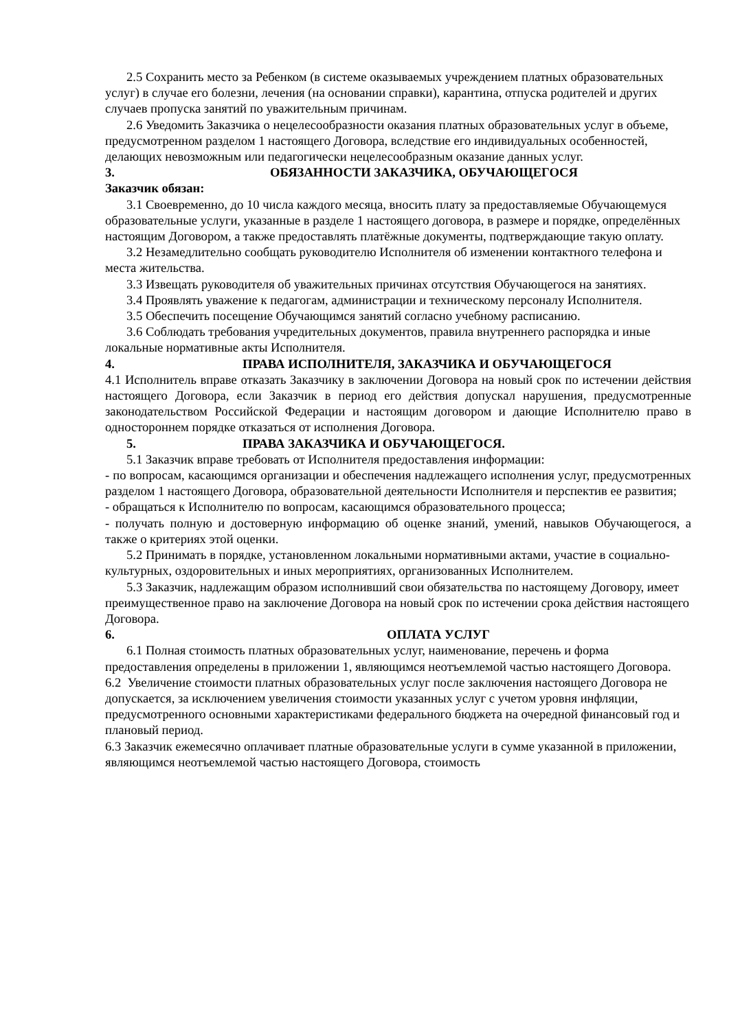2.5 Сохранить место за Ребенком (в системе оказываемых учреждением платных образовательных услуг) в случае его болезни, лечения (на основании справки), карантина, отпуска родителей и других случаев пропуска занятий по уважительным причинам.
2.6 Уведомить Заказчика о нецелесообразности оказания платных образовательных услуг в объеме, предусмотренном разделом 1 настоящего Договора, вследствие его индивидуальных особенностей, делающих невозможным или педагогически нецелесообразным оказание данных услуг.
3. ОБЯЗАННОСТИ ЗАКАЗЧИКА, ОБУЧАЮЩЕГОСЯ
Заказчик обязан:
3.1 Своевременно, до 10 числа каждого месяца, вносить плату за предоставляемые Обучающемуся образовательные услуги, указанные в разделе 1 настоящего договора, в размере и порядке, определённых настоящим Договором, а также предоставлять платёжные документы, подтверждающие такую оплату.
3.2 Незамедлительно сообщать руководителю Исполнителя об изменении контактного телефона и места жительства.
3.3 Извещать руководителя об уважительных причинах отсутствия Обучающегося на занятиях.
3.4 Проявлять уважение к педагогам, администрации и техническому персоналу Исполнителя.
3.5 Обеспечить посещение Обучающимся занятий согласно учебному расписанию.
3.6 Соблюдать требования учредительных документов, правила внутреннего распорядка и иные локальные нормативные акты Исполнителя.
4. ПРАВА ИСПОЛНИТЕЛЯ, ЗАКАЗЧИКА И ОБУЧАЮЩЕГОСЯ
4.1 Исполнитель вправе отказать Заказчику в заключении Договора на новый срок по истечении действия настоящего Договора, если Заказчик в период его действия допускал нарушения, предусмотренные законодательством Российской Федерации и настоящим договором и дающие Исполнителю право в одностороннем порядке отказаться от исполнения Договора.
5. ПРАВА ЗАКАЗЧИКА И ОБУЧАЮЩЕГОСЯ.
5.1 Заказчик вправе требовать от Исполнителя предоставления информации:
- по вопросам, касающимся организации и обеспечения надлежащего исполнения услуг, предусмотренных разделом 1 настоящего Договора, образовательной деятельности Исполнителя и перспектив ее развития;
- обращаться к Исполнителю по вопросам, касающимся образовательного процесса;
- получать полную и достоверную информацию об оценке знаний, умений, навыков Обучающегося, а также о критериях этой оценки.
5.2 Принимать в порядке, установленном локальными нормативными актами, участие в социально-культурных, оздоровительных и иных мероприятиях, организованных Исполнителем.
5.3 Заказчик, надлежащим образом исполнивший свои обязательства по настоящему Договору, имеет преимущественное право на заключение Договора на новый срок по истечении срока действия настоящего Договора.
6. ОПЛАТА УСЛУГ
6.1 Полная стоимость платных образовательных услуг, наименование, перечень и форма предоставления определены в приложении 1, являющимся неотъемлемой частью настоящего Договора.
6.2 Увеличение стоимости платных образовательных услуг после заключения настоящего Договора не допускается, за исключением увеличения стоимости указанных услуг с учетом уровня инфляции, предусмотренного основными характеристиками федерального бюджета на очередной финансовый год и плановый период.
6.3 Заказчик ежемесячно оплачивает платные образовательные услуги в сумме указанной в приложении, являющимся неотъемлемой частью настоящего Договора, стоимость